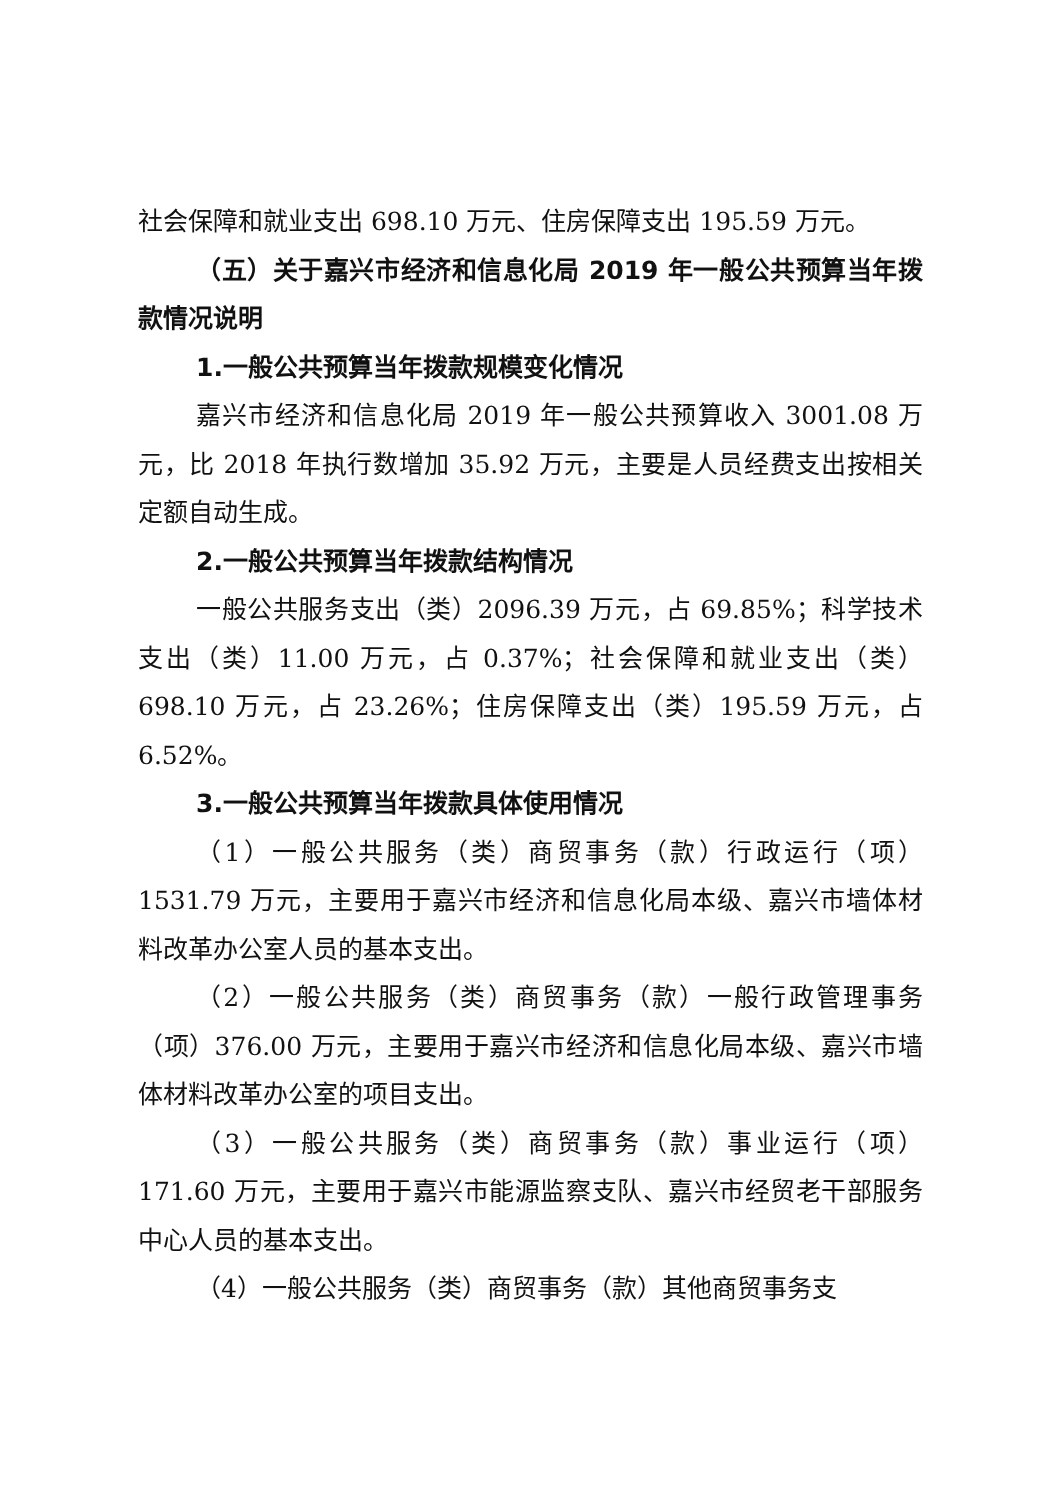社会保障和就业支出 698.10 万元、住房保障支出 195.59 万元。
（五）关于嘉兴市经济和信息化局 2019 年一般公共预算当年拨款情况说明
1.一般公共预算当年拨款规模变化情况
嘉兴市经济和信息化局 2019 年一般公共预算收入 3001.08 万元，比 2018 年执行数增加 35.92 万元，主要是人员经费支出按相关定额自动生成。
2.一般公共预算当年拨款结构情况
一般公共服务支出（类）2096.39 万元，占 69.85%；科学技术支出（类）11.00 万元，占 0.37%；社会保障和就业支出（类）698.10 万元，占 23.26%；住房保障支出（类）195.59 万元，占 6.52%。
3.一般公共预算当年拨款具体使用情况
（1）一般公共服务（类）商贸事务（款）行政运行（项）1531.79 万元，主要用于嘉兴市经济和信息化局本级、嘉兴市墙体材料改革办公室人员的基本支出。
（2）一般公共服务（类）商贸事务（款）一般行政管理事务（项）376.00 万元，主要用于嘉兴市经济和信息化局本级、嘉兴市墙体材料改革办公室的项目支出。
（3）一般公共服务（类）商贸事务（款）事业运行（项）171.60 万元，主要用于嘉兴市能源监察支队、嘉兴市经贸老干部服务中心人员的基本支出。
（4）一般公共服务（类）商贸事务（款）其他商贸事务支